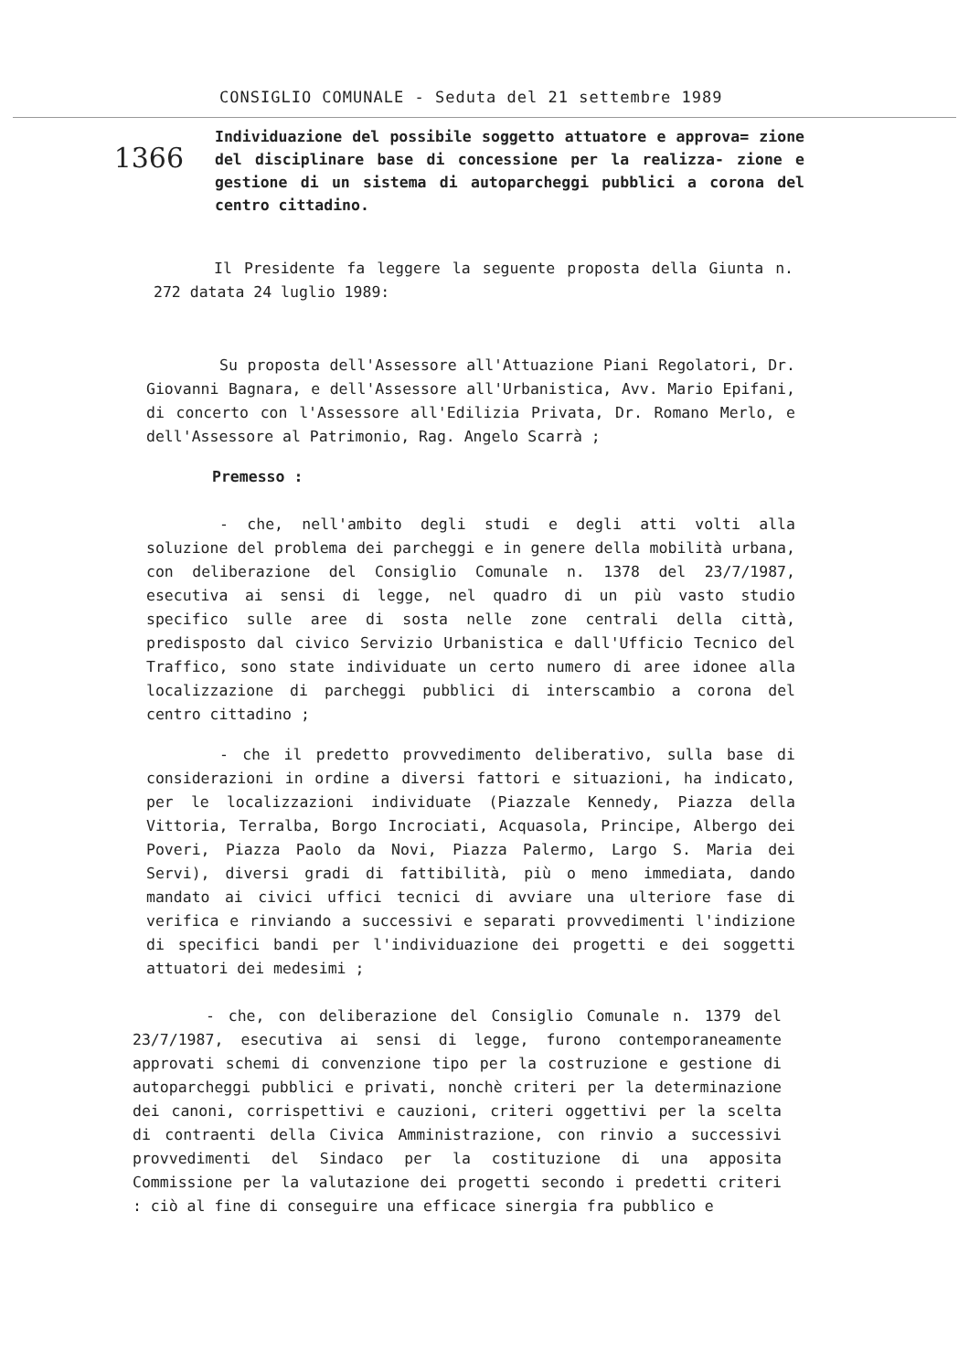CONSIGLIO COMUNALE - Seduta del 21 settembre 1989
1366
Individuazione del possibile soggetto attuatore e approva= zione del disciplinare base di concessione per la realizza- zione e gestione di un sistema di autoparcheggi pubblici a corona del centro cittadino.
Il Presidente fa leggere la seguente proposta della Giunta n. 272 datata 24 luglio 1989:
Su proposta dell'Assessore all'Attuazione Piani Regolatori, Dr. Giovanni Bagnara, e dell'Assessore all'Urbanistica, Avv. Mario Epifani, di concerto con l'Assessore all'Edilizia Privata, Dr. Romano Merlo, e dell'Assessore al Patrimonio, Rag. Angelo Scarrà ;
Premesso :
- che, nell'ambito degli studi e degli atti volti alla soluzione del problema dei parcheggi e in genere della mobilità urbana, con deliberazione del Consiglio Comunale n. 1378 del 23/7/1987, esecutiva ai sensi di legge, nel quadro di un più vasto studio specifico sulle aree di sosta nelle zone centrali della città, predisposto dal civico Servizio Urbanistica e dall'Ufficio Tecnico del Traffico, sono state individuate un certo numero di aree idonee alla localizzazione di parcheggi pubblici di interscambio a corona del centro cittadino ;
- che il predetto provvedimento deliberativo, sulla base di considerazioni in ordine a diversi fattori e situazioni, ha indicato, per le localizzazioni individuate (Piazzale Kennedy, Piazza della Vittoria, Terralba, Borgo Incrociati, Acquasola, Principe, Albergo dei Poveri, Piazza Paolo da Novi, Piazza Palermo, Largo S. Maria dei Servi), diversi gradi di fattibilità, più o meno immediata, dando mandato ai civici uffici tecnici di avviare una ulteriore fase di verifica e rinviando a successivi e separati provvedimenti l'indizione di specifici bandi per l'individuazione dei progetti e dei soggetti attuatori dei medesimi ;
- che, con deliberazione del Consiglio Comunale n. 1379 del 23/7/1987, esecutiva ai sensi di legge, furono contemporaneamente approvati schemi di convenzione tipo per la costruzione e gestione di autoparcheggi pubblici e privati, nonchè criteri per la determinazione dei canoni, corrispettivi e cauzioni, criteri oggettivi per la scelta di contraenti della Civica Amministrazione, con rinvio a successivi provvedimenti del Sindaco per la costituzione di una apposita Commissione per la valutazione dei progetti secondo i predetti criteri : ciò al fine di conseguire una efficace sinergia fra pubblico e